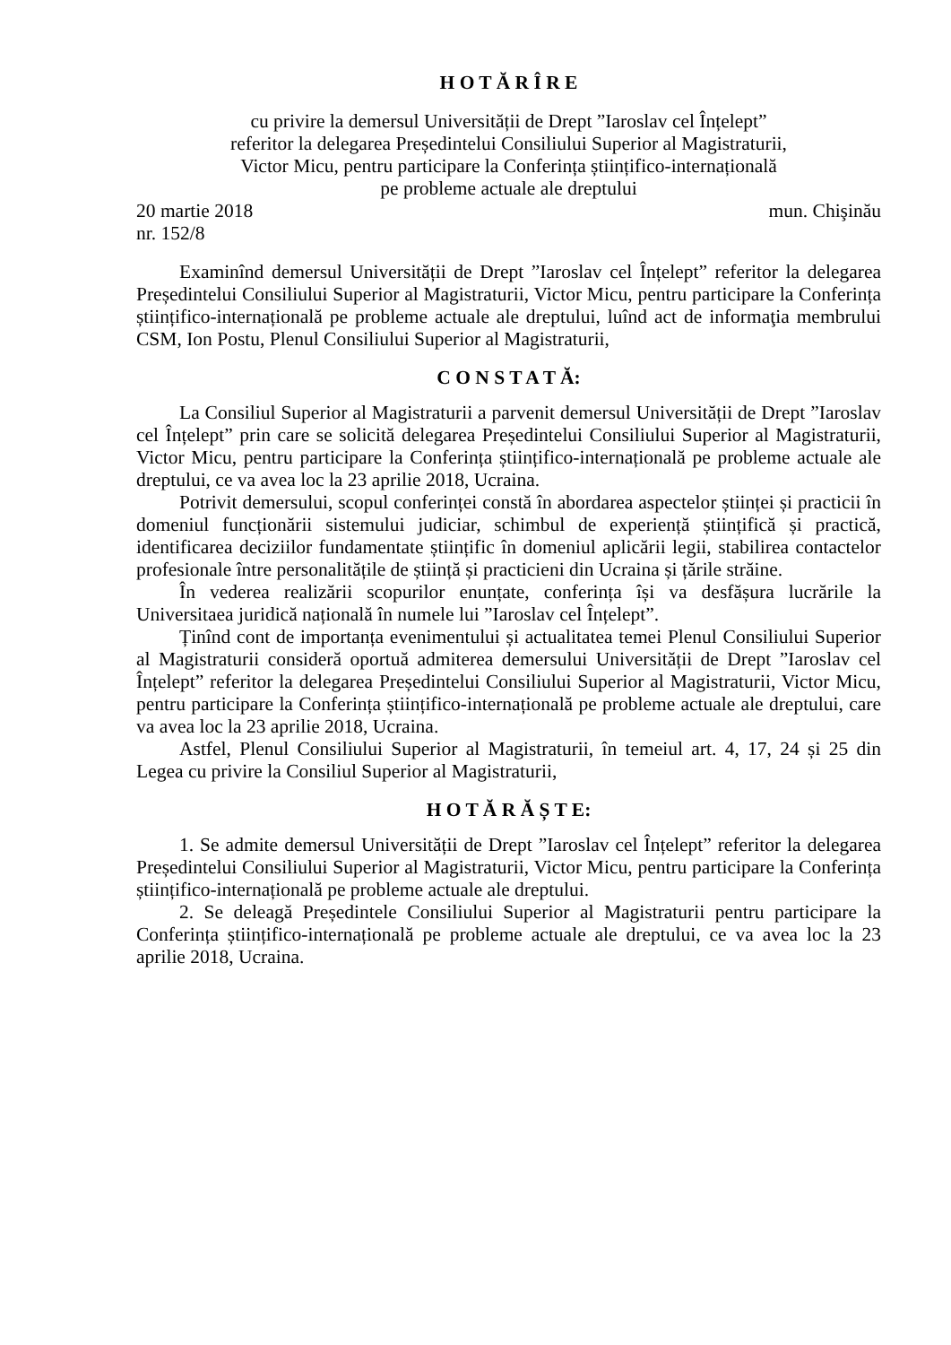H O T Ă R Î R E
cu privire la demersul Universității de Drept ”Iaroslav cel Înțelept”
referitor la delegarea Președintelui Consiliului Superior al Magistraturii,
Victor Micu, pentru participare la Conferința științifico-internațională
pe probleme actuale ale dreptului
20 martie 2018 mun. Chişinău
nr. 152/8
Examinînd demersul Universității de Drept ”Iaroslav cel Înțelept” referitor la delegarea Președintelui Consiliului Superior al Magistraturii, Victor Micu, pentru participare la Conferința științifico-internațională pe probleme actuale ale dreptului, luînd act de informaţia membrului CSM, Ion Postu, Plenul Consiliului Superior al Magistraturii,
C O N S T A T Ă:
La Consiliul Superior al Magistraturii a parvenit demersul Universității de Drept ”Iaroslav cel Înțelept” prin care se solicită delegarea Președintelui Consiliului Superior al Magistraturii, Victor Micu, pentru participare la Conferința științifico-internațională pe probleme actuale ale dreptului, ce va avea loc la 23 aprilie 2018, Ucraina.
Potrivit demersului, scopul conferinței constă în abordarea aspectelor științei și practicii în domeniul funcționării sistemului judiciar, schimbul de experiență științifică și practică, identificarea deciziilor fundamentate științific în domeniul aplicării legii, stabilirea contactelor profesionale între personalitățile de știință și practicieni din Ucraina și țările străine.
În vederea realizării scopurilor enunțate, conferința își va desfășura lucrările la Universitaea juridică națională în numele lui ”Iaroslav cel Înțelept”.
Ținînd cont de importanța evenimentului și actualitatea temei Plenul Consiliului Superior al Magistraturii consideră oportuă admiterea demersului Universității de Drept ”Iaroslav cel Înțelept” referitor la delegarea Președintelui Consiliului Superior al Magistraturii, Victor Micu, pentru participare la Conferința științifico-internațională pe probleme actuale ale dreptului, care va avea loc la 23 aprilie 2018, Ucraina.
Astfel, Plenul Consiliului Superior al Magistraturii, în temeiul art. 4, 17, 24 și 25 din Legea cu privire la Consiliul Superior al Magistraturii,
H O T Ă R Ă Ș T E:
1. Se admite demersul Universității de Drept ”Iaroslav cel Înțelept” referitor la delegarea Președintelui Consiliului Superior al Magistraturii, Victor Micu, pentru participare la Conferința științifico-internațională pe probleme actuale ale dreptului.
2. Se deleagă Președintele Consiliului Superior al Magistraturii pentru participare la Conferința științifico-internațională pe probleme actuale ale dreptului, ce va avea loc la 23 aprilie 2018, Ucraina.